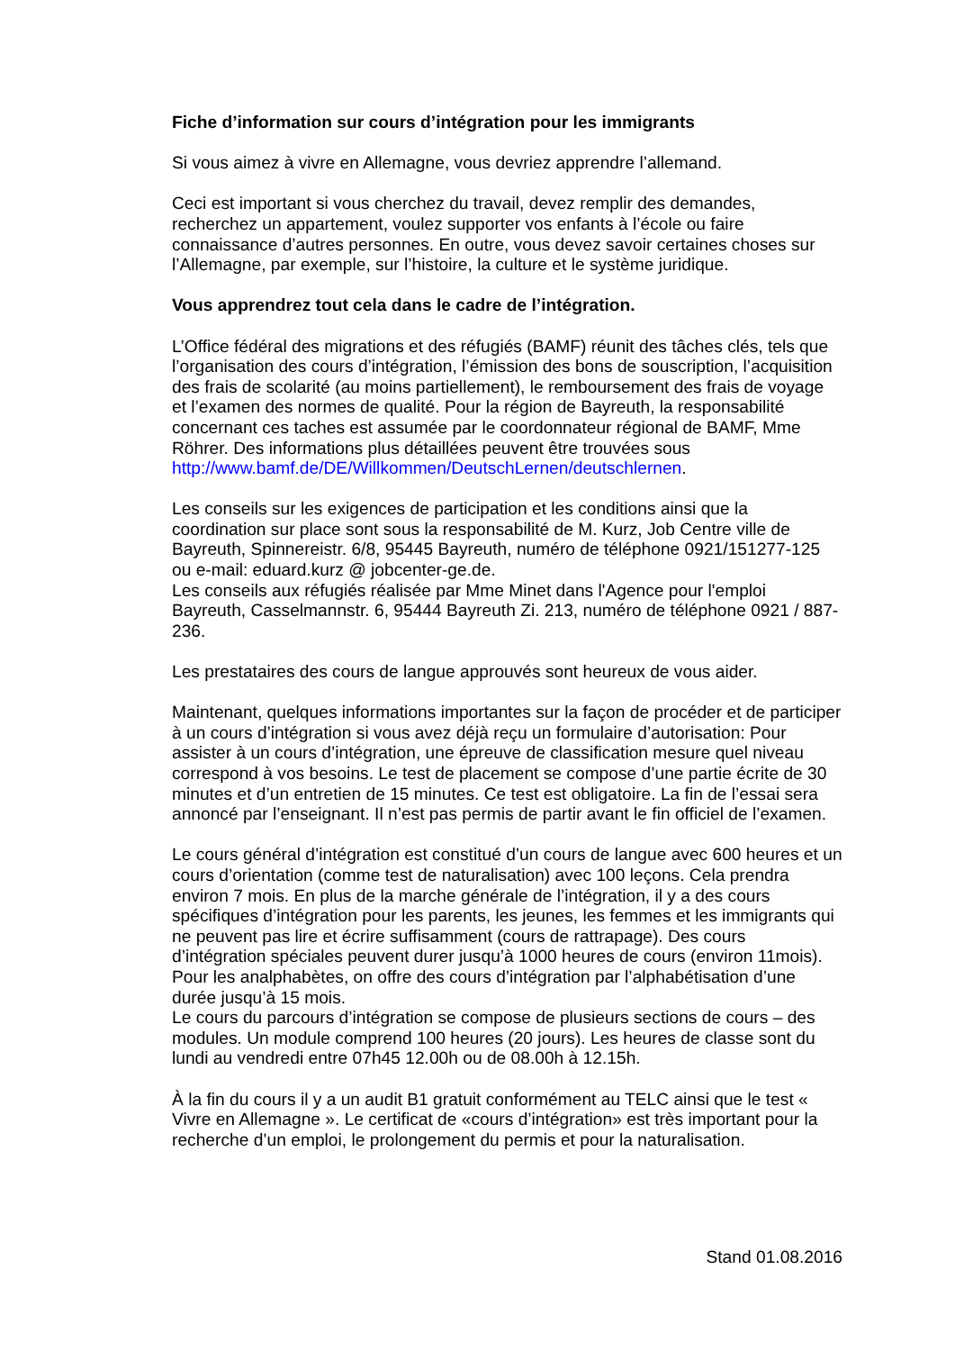Fiche d’information sur cours d’intégration pour les immigrants
Si vous aimez à vivre en Allemagne, vous devriez apprendre l’allemand.
Ceci est important si vous cherchez du travail, devez remplir des demandes, recherchez un appartement, voulez supporter vos enfants à l’école ou faire connaissance d’autres personnes. En outre, vous devez savoir certaines choses sur l’Allemagne, par exemple, sur l’histoire, la culture et le système juridique.
Vous apprendrez tout cela dans le cadre de l’intégration.
L’Office fédéral des migrations et des réfugiés (BAMF) réunit des tâches clés, tels que l’organisation des cours d’intégration, l’émission des bons de souscription, l’acquisition des frais de scolarité (au moins partiellement), le remboursement des frais de voyage et l’examen des normes de qualité. Pour la région de Bayreuth, la responsabilité concernant ces taches est assumée par le coordonnateur régional de BAMF, Mme Röhrer. Des informations plus détaillées peuvent être trouvées sous http://www.bamf.de/DE/Willkommen/DeutschLernen/deutschlernen.
Les conseils sur les exigences de participation et les conditions ainsi que la coordination sur place sont sous la responsabilité de M. Kurz, Job Centre ville de Bayreuth, Spinnereistr. 6/8, 95445 Bayreuth, numéro de téléphone 0921/151277-125 ou e-mail: eduard.kurz @ jobcenter-ge.de.
Les conseils aux réfugiés réalisée par Mme Minet dans l'Agence pour l'emploi Bayreuth, Casselmannstr. 6, 95444 Bayreuth Zi. 213, numéro de téléphone 0921 / 887-236.
Les prestataires des cours de langue approuvés sont heureux de vous aider.
Maintenant, quelques informations importantes sur la façon de procéder et de participer à un cours d’intégration si vous avez déjà reçu un formulaire d’autorisation: Pour assister à un cours d’intégration, une épreuve de classification mesure quel niveau correspond à vos besoins. Le test de placement se compose d’une partie écrite de 30 minutes et d’un entretien de 15 minutes. Ce test est obligatoire. La fin de l’essai sera annoncé par l’enseignant. Il n’est pas permis de partir avant le fin officiel de l’examen.
Le cours général d’intégration est constitué d’un cours de langue avec 600 heures et un cours d’orientation (comme test de naturalisation) avec 100 leçons. Cela prendra environ 7 mois. En plus de la marche générale de l’intégration, il y a des cours spécifiques d’intégration pour les parents, les jeunes, les femmes et les immigrants qui ne peuvent pas lire et écrire suffisamment (cours de rattrapage). Des cours d’intégration spéciales peuvent durer jusqu’à 1000 heures de cours (environ 11mois). Pour les analphabètes, on offre des cours d’intégration par l’alphabétisation d’une durée jusqu’à 15 mois.
Le cours du parcours d’intégration se compose de plusieurs sections de cours – des modules. Un module comprend 100 heures (20 jours). Les heures de classe sont du lundi au vendredi entre 07h45 12.00h ou de 08.00h à 12.15h.
À la fin du cours il y a un audit B1 gratuit conformément au TELC ainsi que le test « Vivre en Allemagne ». Le certificat de «cours d’intégration» est très important pour la recherche d’un emploi, le prolongement du permis et pour la naturalisation.
Stand 01.08.2016